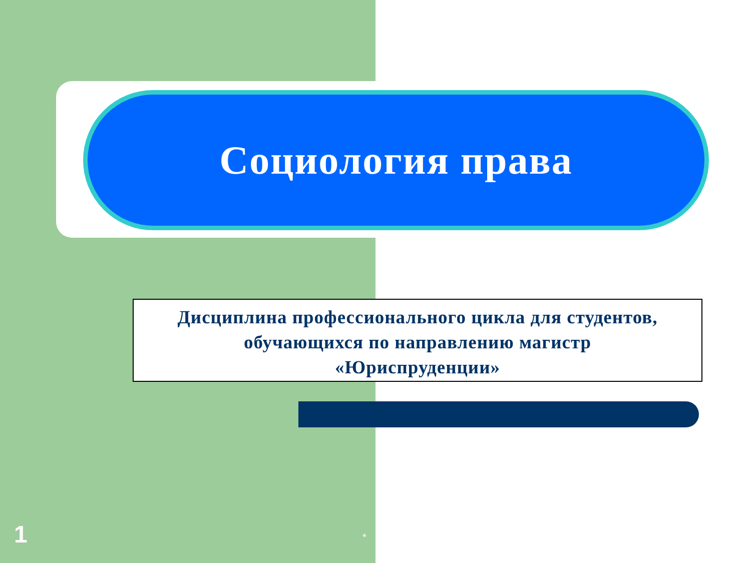Социология права
Дисциплина профессионального цикла для студентов,
обучающихся по направлению магистр
«Юриспруденции»
1 *